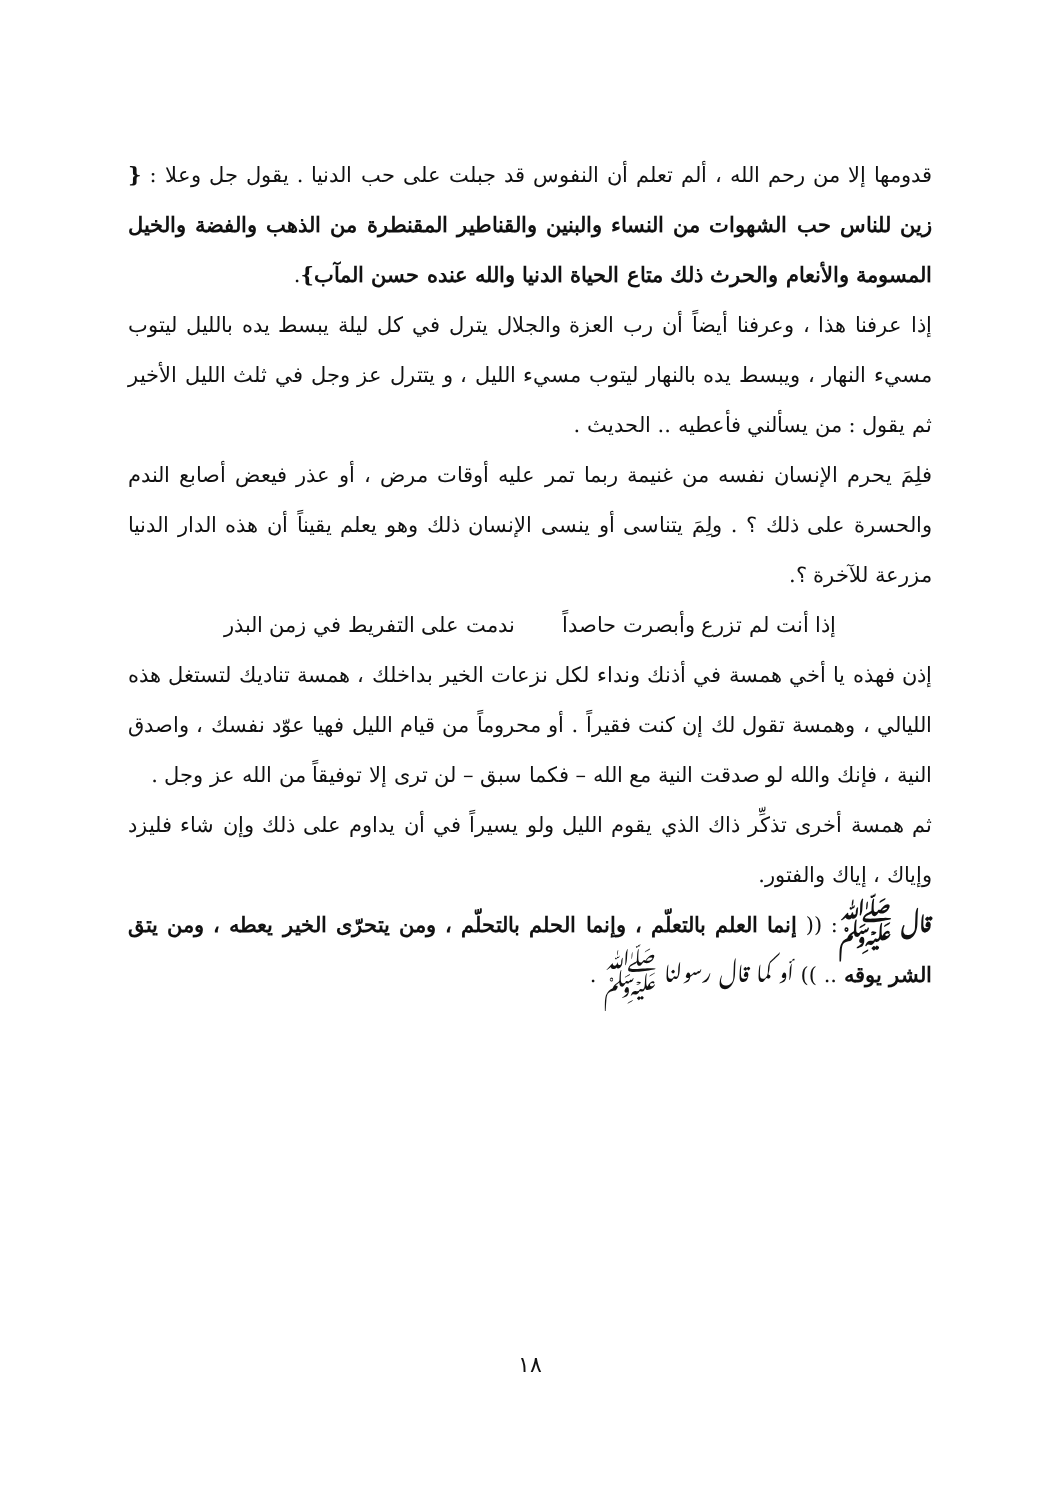قدومها إلا من رحم الله ، ألم تعلم أن النفوس قد جبلت على حب الدنيا . يقول جل وعلا : { زين للناس حب الشهوات من النساء والبنين والقناطير المقنطرة من الذهب والفضة والخيل المسومة والأنعام والحرث ذلك متاع الحياة الدنيا والله عنده حسن المآب}.
إذا عرفنا هذا ، وعرفنا أيضاً أن رب العزة والجلال يترل في كل ليلة يبسط يده بالليل ليتوب مسيء النهار ، ويبسط يده بالنهار ليتوب مسيء الليل ، و يتترل عز وجل في ثلث الليل الأخير ثم يقول : من يسألني فأعطيه .. الحديث .
فلِمَ يحرم الإنسان نفسه من غنيمة ربما تمر عليه أوقات مرض ، أو عذر فيعض أصابع الندم والحسرة على ذلك ؟ . ولِمَ يتناسى أو ينسى الإنسان ذلك وهو يعلم يقيناً أن هذه الدار الدنيا مزرعة للآخرة ؟.
إذا أنت لم تزرع وأبصرت حاصداً ندمت على التفريط في زمن البذر
إذن فهذه يا أخي همسة في أذنك ونداء لكل نزعات الخير بداخلك ، همسة تناديك لتستغل هذه الليالي ، وهمسة تقول لك إن كنت فقيراً . أو محروماً من قيام الليل فهيا عوّد نفسك ، واصدق النية ، فإنك والله لو صدقت النية مع الله – فكما سبق – لن ترى إلا توفيقاً من الله عز وجل .
ثم همسة أخرى تذكِّر ذاك الذي يقوم الليل ولو يسيراً في أن يداوم على ذلك وإن شاء فليزد وإياك ، إياك والفتور.
قال ﷺ: (( إنما العلم بالتعلّم ، وإنما الحلم بالتحلّم ، ومن يتحرّى الخير يعطه ، ومن يتق الشر يوقه .. )) أو كما قال رسولنا ﷺ .
١٨